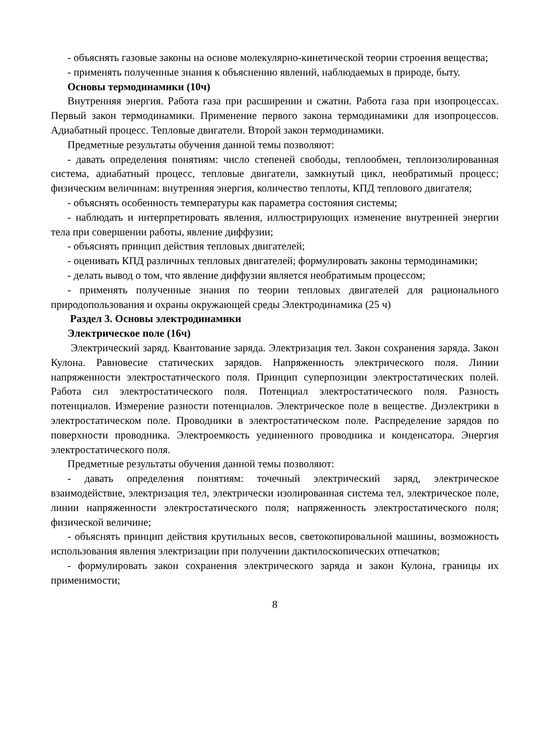- объяснять газовые законы на основе молекулярно-кинетической теории строения вещества;
- применять полученные знания к объяснению явлений, наблюдаемых в природе, быту.
Основы термодинамики (10ч)
Внутренняя энергия. Работа газа при расширении и сжатии. Работа газа при изопроцессах. Первый закон термодинамики. Применение первого закона термодинамики для изопроцессов. Адиабатный процесс. Тепловые двигатели. Второй закон термодинамики.
Предметные результаты обучения данной темы позволяют:
- давать определения понятиям: число степеней свободы, теплообмен, теплоизолированная система, адиабатный процесс, тепловые двигатели, замкнутый цикл, необратимый процесс; физическим величинам: внутренняя энергия, количество теплоты, КПД теплового двигателя;
- объяснять особенность температуры как параметра состояния системы;
- наблюдать и интерпретировать явления, иллюстрирующих изменение внутренней энергии тела при совершении работы, явление диффузии;
- объяснять принцип действия тепловых двигателей;
- оценивать КПД различных тепловых двигателей; формулировать законы термодинамики;
- делать вывод о том, что явление диффузии является необратимым процессом;
- применять полученные знания по теории тепловых двигателей для рационального природопользования и охраны окружающей среды Электродинамика (25 ч)
Раздел 3. Основы электродинамики
Электрическое поле (16ч)
Электрический заряд. Квантование заряда. Электризация тел. Закон сохранения заряда. Закон Кулона. Равновесие статических зарядов. Напряженность электрического поля. Линии напряженности электростатического поля. Принцип суперпозиции электростатических полей. Работа сил электростатического поля. Потенциал электростатического поля. Разность потенциалов. Измерение разности потенциалов. Электрическое поле в веществе. Диэлектрики в электростатическом поле. Проводники в электростатическом поле. Распределение зарядов по поверхности проводника. Электроемкость уединенного проводника и конденсатора. Энергия электростатического поля.
Предметные результаты обучения данной темы позволяют:
- давать определения понятиям: точечный электрический заряд, электрическое взаимодействие, электризация тел, электрически изолированная система тел, электрическое поле, линии напряженности электростатического поля; напряженность электростатического поля; физической величине;
- объяснять принцип действия крутильных весов, светокопировальной машины, возможность использования явления электризации при получении дактилоскопических отпечатков;
- формулировать закон сохранения электрического заряда и закон Кулона, границы их применимости;
8